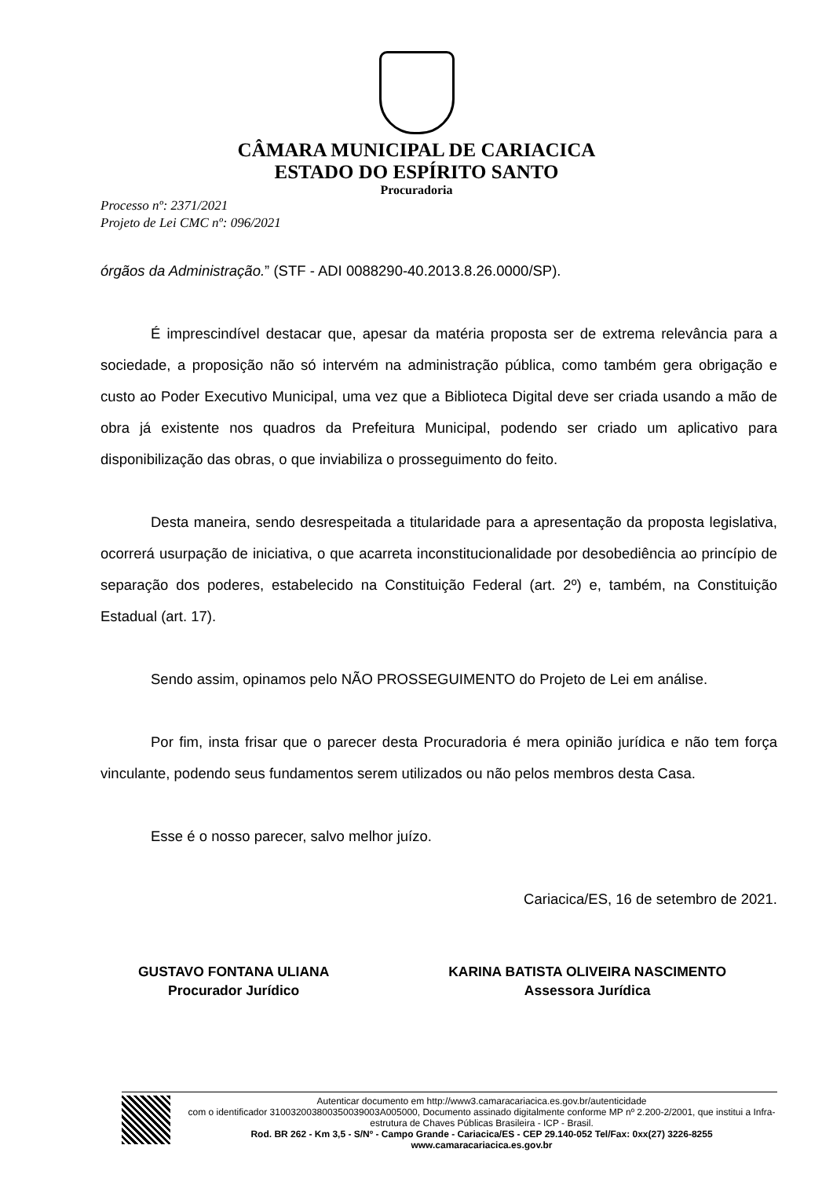CÂMARA MUNICIPAL DE CARIACICA
ESTADO DO ESPÍRITO SANTO
Procuradoria
Processo nº: 2371/2021
Projeto de Lei CMC nº: 096/2021
órgãos da Administração.” (STF - ADI 0088290-40.2013.8.26.0000/SP).
É imprescindível destacar que, apesar da matéria proposta ser de extrema relevância para a sociedade, a proposição não só intervém na administração pública, como também gera obrigação e custo ao Poder Executivo Municipal, uma vez que a Biblioteca Digital deve ser criada usando a mão de obra já existente nos quadros da Prefeitura Municipal, podendo ser criado um aplicativo para disponibilização das obras, o que inviabiliza o prosseguimento do feito.
Desta maneira, sendo desrespeitada a titularidade para a apresentação da proposta legislativa, ocorrerá usurpação de iniciativa, o que acarreta inconstitucionalidade por desobediência ao princípio de separação dos poderes, estabelecido na Constituição Federal (art. 2º) e, também, na Constituição Estadual (art. 17).
Sendo assim, opinamos pelo NÃO PROSSEGUIMENTO do Projeto de Lei em análise.
Por fim, insta frisar que o parecer desta Procuradoria é mera opinião jurídica e não tem força vinculante, podendo seus fundamentos serem utilizados ou não pelos membros desta Casa.
Esse é o nosso parecer, salvo melhor juízo.
Cariacica/ES, 16 de setembro de 2021.
GUSTAVO FONTANA ULIANA
Procurador Jurídico
KARINA BATISTA OLIVEIRA NASCIMENTO
Assessora Jurídica
Autenticar documento em http://www3.camaracariacica.es.gov.br/autenticidade
com o identificador 310032003800350039003A005000, Documento assinado digitalmente conforme MP nº 2.200-2/2001, que institui a Infra-estrutura de Chaves Públicas Brasileira - ICP - Brasil.
Rod. BR 262 - Km 3,5 - S/Nº - Campo Grande - Cariacica/ES - CEP 29.140-052 Tel/Fax: 0xx(27) 3226-8255 www.camaracariacica.es.gov.br